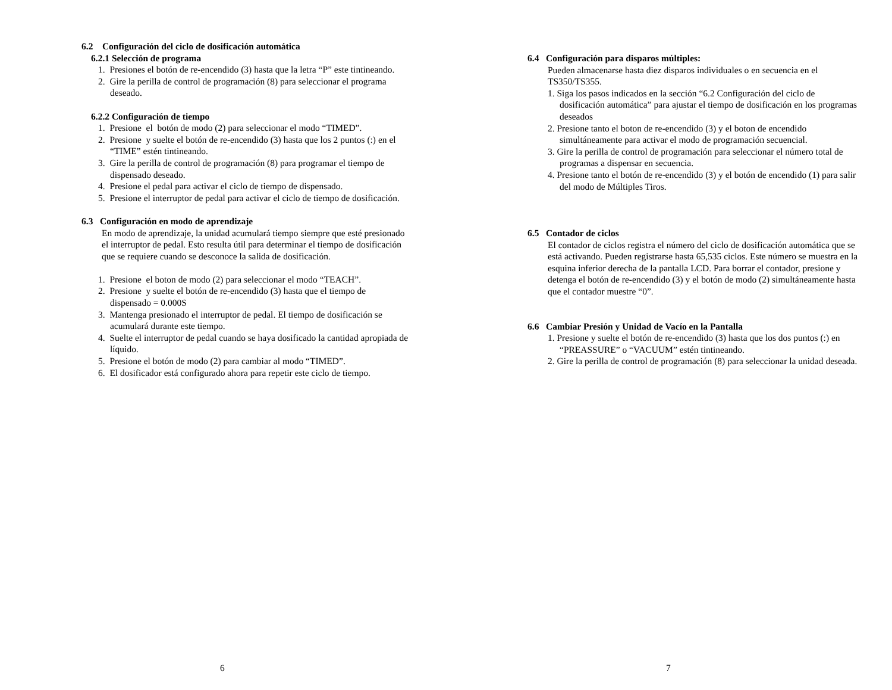6.2 Configuración del ciclo de dosificación automática
6.2.1 Selección de programa
1. Presiones el botón de re-encendido (3) hasta que la letra “P” este tintineando.
2. Gire la perilla de control de programación (8) para seleccionar el programa deseado.
6.2.2 Configuración de tiempo
1. Presione el botón de modo (2) para seleccionar el modo “TIMED”.
2. Presione y suelte el botón de re-encendido (3) hasta que los 2 puntos (:) en el “TIME” estén tintineando.
3. Gire la perilla de control de programación (8) para programar el tiempo de dispensado deseado.
4. Presione el pedal para activar el ciclo de tiempo de dispensado.
5. Presione el interruptor de pedal para activar el ciclo de tiempo de dosificación.
6.3 Configuración en modo de aprendizaje
En modo de aprendizaje, la unidad acumulará tiempo siempre que esté presionado el interruptor de pedal. Esto resulta útil para determinar el tiempo de dosificación que se requiere cuando se desconoce la salida de dosificación.
1. Presione el boton de modo (2) para seleccionar el modo “TEACH”.
2. Presione y suelte el botón de re-encendido (3) hasta que el tiempo de dispensado = 0.000S
3. Mantenga presionado el interruptor de pedal. El tiempo de dosificación se acumulará durante este tiempo.
4. Suelte el interruptor de pedal cuando se haya dosificado la cantidad apropiada de líquido.
5. Presione el botón de modo (2) para cambiar al modo “TIMED”.
6. El dosificador está configurado ahora para repetir este ciclo de tiempo.
6
6.4 Configuración para disparos múltiples:
Pueden almacenarse hasta diez disparos individuales o en secuencia en el TS350/TS355.
1. Siga los pasos indicados en la sección “6.2 Configuración del ciclo de dosificación automática” para ajustar el tiempo de dosificación en los programas deseados
2. Presione tanto el boton de re-encendido (3) y el boton de encendido simultáneamente para activar el modo de programación secuencial.
3. Gire la perilla de control de programación para seleccionar el número total de programas a dispensar en secuencia.
4. Presione tanto el botón de re-encendido (3) y el botón de encendido (1) para salir del modo de Múltiples Tiros.
6.5 Contador de ciclos
El contador de ciclos registra el número del ciclo de dosificación automática que se está activando. Pueden registrarse hasta 65,535 ciclos. Este número se muestra en la esquina inferior derecha de la pantalla LCD. Para borrar el contador, presione y detenga el botón de re-encendido (3) y el botón de modo (2) simultáneamente hasta que el contador muestre “0”.
6.6 Cambiar Presión y Unidad de Vacío en la Pantalla
1. Presione y suelte el botón de re-encendido (3) hasta que los dos puntos (:) en “PREASSURE” o “VACUUM” estén tintineando.
2. Gire la perilla de control de programación (8) para seleccionar la unidad deseada.
7